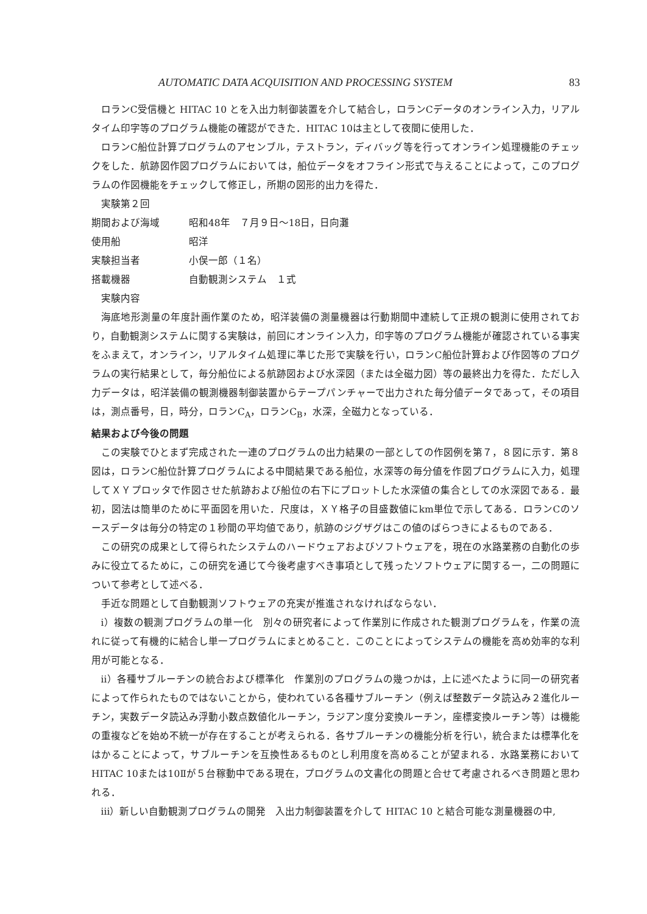AUTOMATIC DATA ACQUISITION AND PROCESSING SYSTEM 83
ロランC受信機と HITAC 10 とを入出力制御装置を介して結合し，ロランCデータのオンライン入力，リアルタイム印字等のプログラム機能の確認ができた．HITAC 10は主として夜間に使用した．
ロランC船位計算プログラムのアセンブル，テストラン，ディバッグ等を行ってオンライン処理機能のチェックをした．航跡図作図プログラムにおいては，船位データをオフライン形式で与えることによって，このプログラムの作図機能をチェックして修正し，所期の図形的出力を得た．
実験第２回
期間および海域 昭和48年　７月９日～18日，日向灘
使用船 昭洋
実験担当者 小俣一郎（１名）
搭載機器 自動観測システム　１式
実験内容
海底地形測量の年度計画作業のため，昭洋装備の測量機器は行動期間中連続して正規の観測に使用されており，自動観測システムに関する実験は，前回にオンライン入力，印字等のプログラム機能が確認されている事実をふまえて，オンライン，リアルタイム処理に準じた形で実験を行い，ロランC船位計算および作図等のプログラムの実行結果として，毎分船位による航跡図および水深図（または全磁力図）等の最終出力を得た．ただし入力データは，昭洋装備の観測機器制御装置からテープパンチャーで出力された毎分値データであって，その項目は，測点番号，日，時分，ロランC<sub>A</sub>，ロランC<sub>B</sub>，水深，全磁力となっている．
結果および今後の問題
この実験でひとまず完成された一連のプログラムの出力結果の一部としての作図例を第７，８図に示す．第８図は，ロランC船位計算プログラムによる中間結果である船位，水深等の毎分値を作図プログラムに入力，処理してＸＹプロッタで作図させた航跡および船位の右下にプロットした水深値の集合としての水深図である．最初，図法は簡単のために平面図を用いた．尺度は，ＸＹ格子の目盛数値にkm単位で示してある．ロランCのソースデータは毎分の特定の１秒間の平均値であり，航跡のジグザグはこの値のばらつきによるものである．
この研究の成果として得られたシステムのハードウェアおよびソフトウェアを，現在の水路業務の自動化の歩みに役立てるために，この研究を通じて今後考慮すべき事項として残ったソフトウェアに関する一，二の問題について参考として述べる．
手近な問題として自動観測ソフトウェアの充実が推進されなければならない．
i）複数の観測プログラムの単一化　別々の研究者によって作業別に作成された観測プログラムを，作業の流れに従って有機的に結合し単一プログラムにまとめること．このことによってシステムの機能を高め効率的な利用が可能となる．
ii）各種サブルーチンの統合および標準化　作業別のプログラムの幾つかは，上に述べたように同一の研究者によって作られたものではないことから，使われている各種サブルーチン（例えば整数データ読込み２進化ルーチン，実数データ読込み浮動小数点数値化ルーチン，ラジアン度分変換ルーチン，座標変換ルーチン等）は機能の重複などを始め不統一が存在することが考えられる．各サブルーチンの機能分析を行い，統合または標準化をはかることによって，サブルーチンを互換性あるものとし利用度を高めることが望まれる．水路業務において HITAC 10または10Ⅱが５台稼動中である現在，プログラムの文書化の問題と合せて考慮されるべき問題と思われる．
iii）新しい自動観測プログラムの開発　入出力制御装置を介して HITAC 10 と結合可能な測量機器の中,